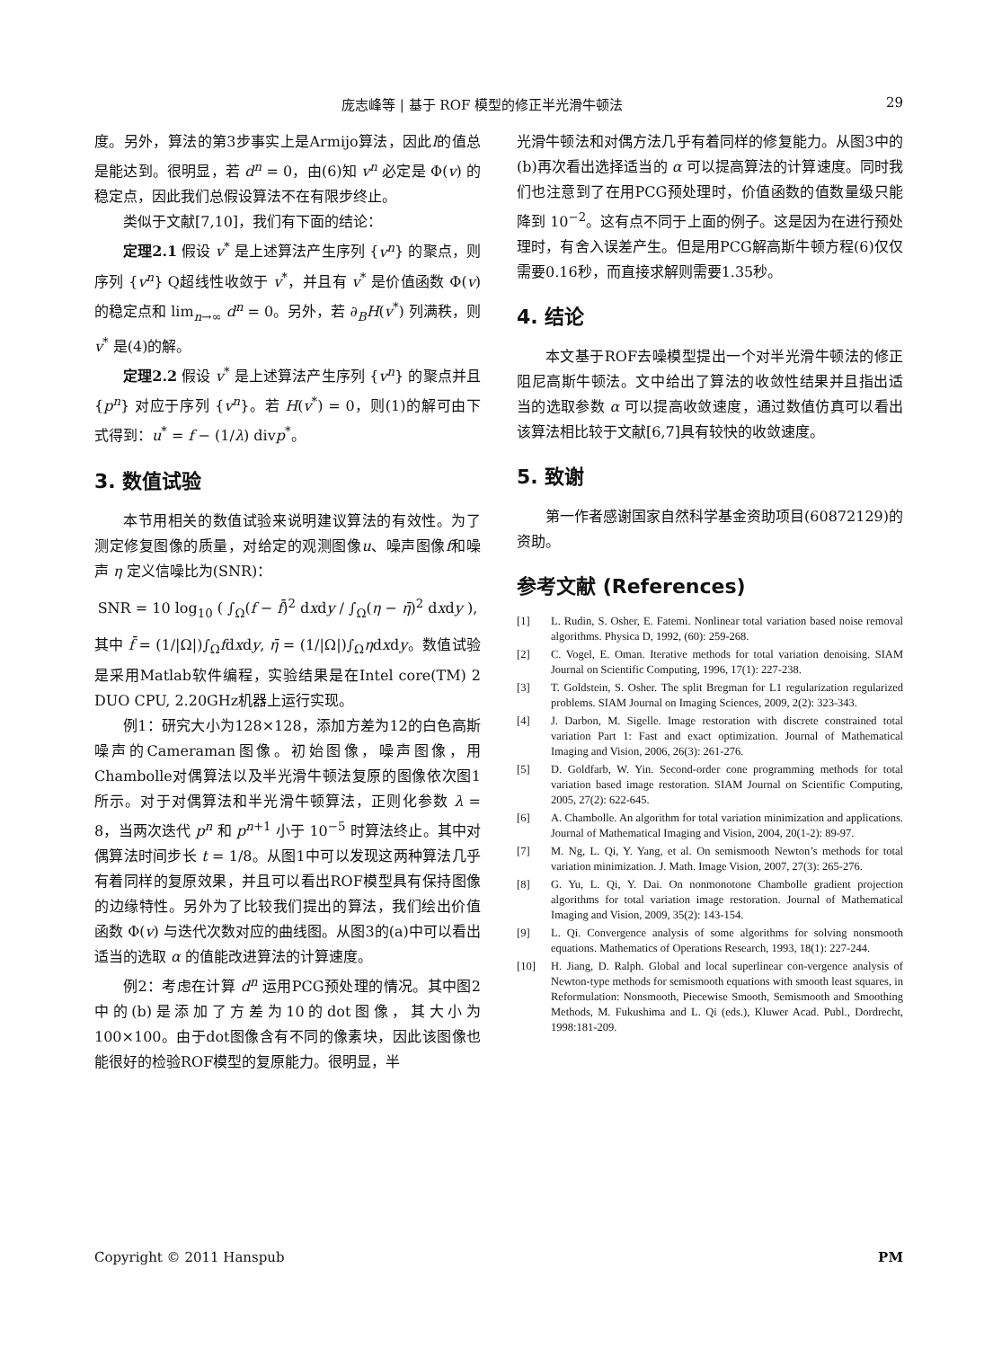庞志峰等 | 基于 ROF 模型的修正半光滑牛顿法 29
度。另外，算法的第3步事实上是Armijo算法，因此l的值总是能达到。很明显，若 d<sup>n</sup> = 0，由(6)知 v<sup>n</sup> 必定是 Φ(v) 的稳定点，因此我们总假设算法不在有限步终止。
类似于文献[7,10]，我们有下面的结论：
定理2.1 假设 v<sup>*</sup> 是上述算法产生序列 {v<sup>n</sup>} 的聚点，则序列 {v<sup>n</sup>} Q超线性收敛于 v<sup>*</sup>，并且有 v<sup>*</sup> 是价值函数 Φ(v) 的稳定点和 lim<sub>n→∞</sub> d<sup>n</sup> = 0。另外，若 ∂<sub>B</sub>H(v<sup>*</sup>) 列满秩，则 v<sup>*</sup> 是(4)的解。
定理2.2 假设 v<sup>*</sup> 是上述算法产生序列 {v<sup>n</sup>} 的聚点并且 {p<sup>n</sup>} 对应于序列 {v<sup>n</sup>}。若 H(v<sup>*</sup>) = 0，则(1)的解可由下式得到：u<sup>*</sup> = f − (1/λ) divp<sup>*</sup>。
3. 数值试验
本节用相关的数值试验来说明建议算法的有效性。为了测定修复图像的质量，对给定的观测图像u、噪声图像f和噪声 η 定义信噪比为(SNR)：
SNR = 10 log<sub>10</sub> ( ∫<sub>Ω</sub>(f − f̄)<sup>2</sup> dxdy / ∫<sub>Ω</sub>(η − η̄)<sup>2</sup> dxdy ),
其中 f̄ = (1/|Ω|)∫<sub>Ω</sub>fdxdy, η̄ = (1/|Ω|)∫<sub>Ω</sub>ηdxdy。数值试验是采用Matlab软件编程，实验结果是在Intel core(TM) 2 DUO CPU, 2.20GHz机器上运行实现。
例1：研究大小为128×128，添加方差为12的白色高斯噪声的Cameraman图像。初始图像，噪声图像，用Chambolle对偶算法以及半光滑牛顿法复原的图像依次图1所示。对于对偶算法和半光滑牛顿算法，正则化参数 λ = 8，当两次迭代 p<sup>n</sup> 和 p<sup>n+1</sup> 小于 10<sup>−5</sup> 时算法终止。其中对偶算法时间步长 t = 1/8。从图1中可以发现这两种算法几乎有着同样的复原效果，并且可以看出ROF模型具有保持图像的边缘特性。另外为了比较我们提出的算法，我们绘出价值函数 Φ(v) 与迭代次数对应的曲线图。从图3的(a)中可以看出适当的选取 α 的值能改进算法的计算速度。
例2：考虑在计算 d<sup>n</sup> 运用PCG预处理的情况。其中图2中的(b)是添加了方差为10的dot图像，其大小为 100×100。由于dot图像含有不同的像素块，因此该图像也能很好的检验ROF模型的复原能力。很明显，半
光滑牛顿法和对偶方法几乎有着同样的修复能力。从图3中的(b)再次看出选择适当的 α 可以提高算法的计算速度。同时我们也注意到了在用PCG预处理时，价值函数的值数量级只能降到 10<sup>−2</sup>。这有点不同于上面的例子。这是因为在进行预处理时，有舍入误差产生。但是用PCG解高斯牛顿方程(6)仅仅需要0.16秒，而直接求解则需要1.35秒。
4. 结论
本文基于ROF去噪模型提出一个对半光滑牛顿法的修正阻尼高斯牛顿法。文中给出了算法的收敛性结果并且指出适当的选取参数 α 可以提高收敛速度，通过数值仿真可以看出该算法相比较于文献[6,7]具有较快的收敛速度。
5. 致谢
第一作者感谢国家自然科学基金资助项目(60872129)的资助。
参考文献 (References)
[1] L. Rudin, S. Osher, E. Fatemi. Nonlinear total variation based noise removal algorithms. Physica D, 1992, (60): 259-268.
[2] C. Vogel, E. Oman. Iterative methods for total variation denoising. SIAM Journal on Scientific Computing, 1996, 17(1): 227-238.
[3] T. Goldstein, S. Osher. The split Bregman for L1 regularization regularized problems. SIAM Journal on Imaging Sciences, 2009, 2(2): 323-343.
[4] J. Darbon, M. Sigelle. Image restoration with discrete constrained total variation Part 1: Fast and exact optimization. Journal of Mathematical Imaging and Vision, 2006, 26(3): 261-276.
[5] D. Goldfarb, W. Yin. Second-order cone programming methods for total variation based image restoration. SIAM Journal on Scientific Computing, 2005, 27(2): 622-645.
[6] A. Chambolle. An algorithm for total variation minimization and applications. Journal of Mathematical Imaging and Vision, 2004, 20(1-2): 89-97.
[7] M. Ng, L. Qi, Y. Yang, et al. On semismooth Newton’s methods for total variation minimization. J. Math. Image Vision, 2007, 27(3): 265-276.
[8] G. Yu, L. Qi, Y. Dai. On nonmonotone Chambolle gradient projection algorithms for total variation image restoration. Journal of Mathematical Imaging and Vision, 2009, 35(2): 143-154.
[9] L. Qi. Convergence analysis of some algorithms for solving nonsmooth equations. Mathematics of Operations Research, 1993, 18(1): 227-244.
[10] H. Jiang, D. Ralph. Global and local superlinear con-vergence analysis of Newton-type methods for semismooth equations with smooth least squares, in Reformulation: Nonsmooth, Piecewise Smooth, Semismooth and Smoothing Methods, M. Fukushima and L. Qi (eds.), Kluwer Acad. Publ., Dordrecht, 1998:181-209.
Copyright © 2011 Hanspub PM